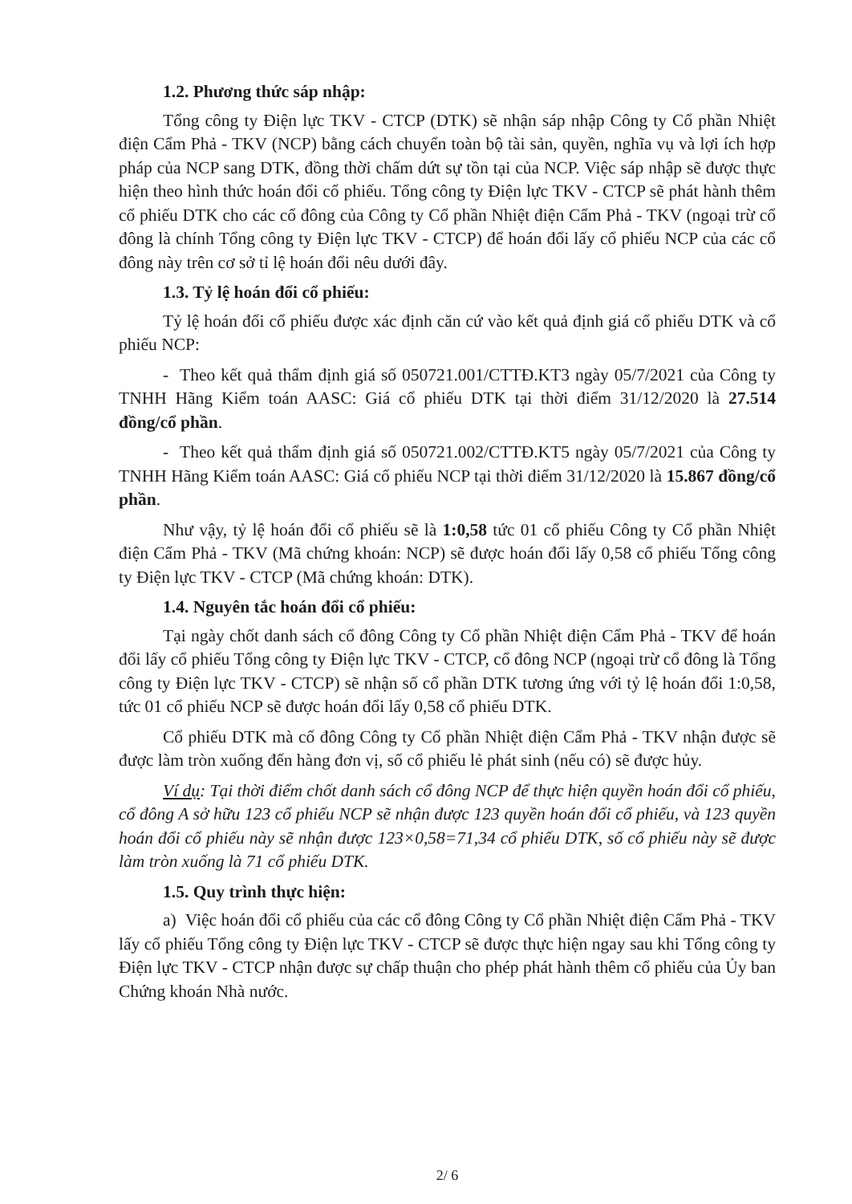1.2. Phương thức sáp nhập:
Tổng công ty Điện lực TKV - CTCP (DTK) sẽ nhận sáp nhập Công ty Cổ phần Nhiệt điện Cẩm Phả - TKV (NCP) bằng cách chuyển toàn bộ tài sản, quyền, nghĩa vụ và lợi ích hợp pháp của NCP sang DTK, đồng thời chấm dứt sự tồn tại của NCP. Việc sáp nhập sẽ được thực hiện theo hình thức hoán đổi cổ phiếu. Tổng công ty Điện lực TKV - CTCP sẽ phát hành thêm cổ phiếu DTK cho các cổ đông của Công ty Cổ phần Nhiệt điện Cẩm Phả - TKV (ngoại trừ cổ đông là chính Tổng công ty Điện lực TKV - CTCP) để hoán đổi lấy cổ phiếu NCP của các cổ đông này trên cơ sở tỉ lệ hoán đổi nêu dưới đây.
1.3. Tỷ lệ hoán đổi cổ phiếu:
Tỷ lệ hoán đổi cổ phiếu được xác định căn cứ vào kết quả định giá cổ phiếu DTK và cổ phiếu NCP:
- Theo kết quả thẩm định giá số 050721.001/CTTĐ.KT3 ngày 05/7/2021 của Công ty TNHH Hãng Kiểm toán AASC: Giá cổ phiếu DTK tại thời điểm 31/12/2020 là 27.514 đồng/cổ phần.
- Theo kết quả thẩm định giá số 050721.002/CTTĐ.KT5 ngày 05/7/2021 của Công ty TNHH Hãng Kiểm toán AASC: Giá cổ phiếu NCP tại thời điểm 31/12/2020 là 15.867 đồng/cổ phần.
Như vậy, tỷ lệ hoán đổi cổ phiếu sẽ là 1:0,58 tức 01 cổ phiếu Công ty Cổ phần Nhiệt điện Cẩm Phả - TKV (Mã chứng khoán: NCP) sẽ được hoán đổi lấy 0,58 cổ phiếu Tổng công ty Điện lực TKV - CTCP (Mã chứng khoán: DTK).
1.4. Nguyên tắc hoán đổi cổ phiếu:
Tại ngày chốt danh sách cổ đông Công ty Cổ phần Nhiệt điện Cẩm Phả - TKV để hoán đổi lấy cổ phiếu Tổng công ty Điện lực TKV - CTCP, cổ đông NCP (ngoại trừ cổ đông là Tổng công ty Điện lực TKV - CTCP) sẽ nhận số cổ phần DTK tương ứng với tỷ lệ hoán đổi 1:0,58, tức 01 cổ phiếu NCP sẽ được hoán đổi lấy 0,58 cổ phiếu DTK.
Cổ phiếu DTK mà cổ đông Công ty Cổ phần Nhiệt điện Cẩm Phả - TKV nhận được sẽ được làm tròn xuống đến hàng đơn vị, số cổ phiếu lẻ phát sinh (nếu có) sẽ được hủy.
Ví dụ: Tại thời điểm chốt danh sách cổ đông NCP để thực hiện quyền hoán đổi cổ phiếu, cổ đông A sở hữu 123 cổ phiếu NCP sẽ nhận được 123 quyền hoán đổi cổ phiếu, và 123 quyền hoán đổi cổ phiếu này sẽ nhận được 123×0,58=71,34 cổ phiếu DTK, số cổ phiếu này sẽ được làm tròn xuống là 71 cổ phiếu DTK.
1.5. Quy trình thực hiện:
a) Việc hoán đổi cổ phiếu của các cổ đông Công ty Cổ phần Nhiệt điện Cẩm Phả - TKV lấy cổ phiếu Tổng công ty Điện lực TKV - CTCP sẽ được thực hiện ngay sau khi Tổng công ty Điện lực TKV - CTCP nhận được sự chấp thuận cho phép phát hành thêm cổ phiếu của Ủy ban Chứng khoán Nhà nước.
2/ 6